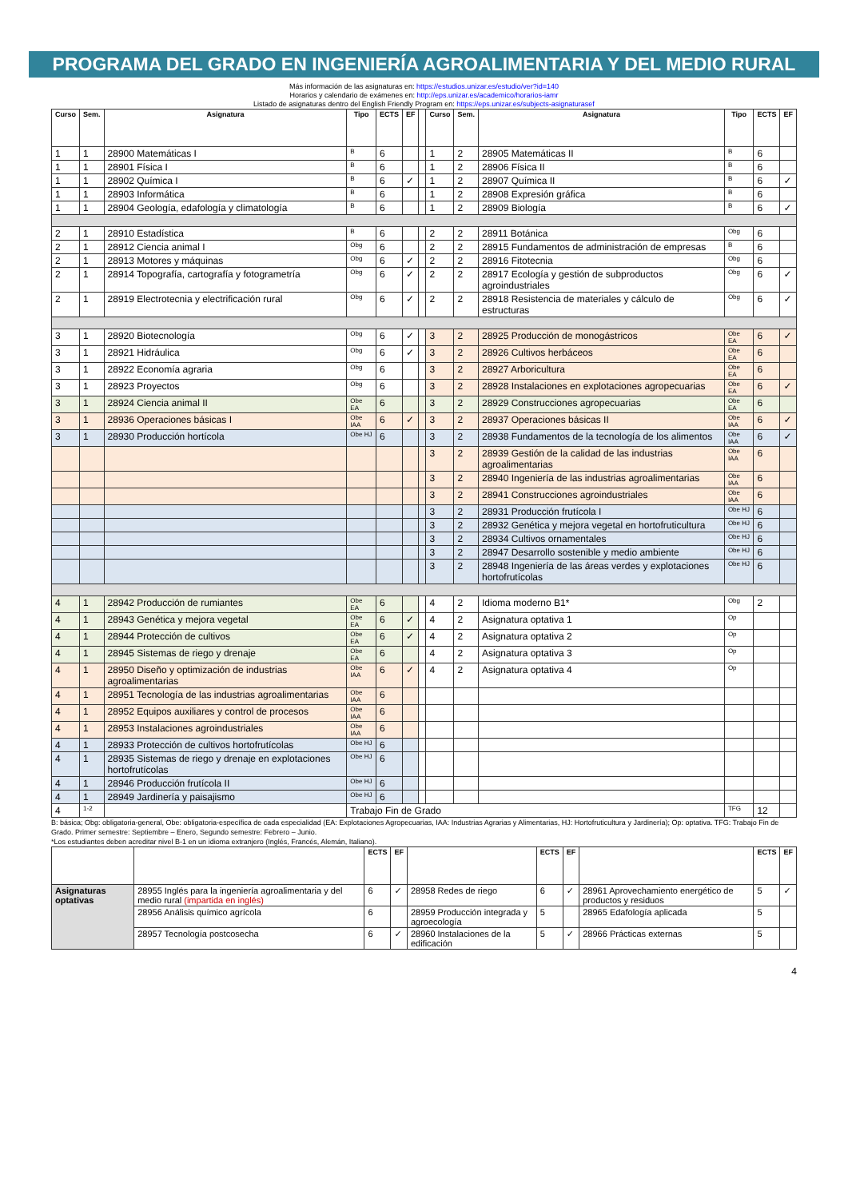PROGRAMA DEL GRADO EN INGENIERÍA AGROALIMENTARIA Y DEL MEDIO RURAL
Más información de las asignaturas en: https://estudios.unizar.es/estudio/ver?id=140
Horarios y calendario de exámenes en: http://eps.unizar.es/academico/horarios-iamr
Listado de asignaturas dentro del English Friendly Program en: https://eps.unizar.es/subjects-asignaturasef
| Curso | Sem. | Asignatura | Tipo | ECTS | EF | | Curso | Sem. | Asignatura | Tipo | ECTS | EF |
| --- | --- | --- | --- | --- | --- | --- | --- | --- | --- | --- | --- | --- |
| 1 | 1 | 28900 Matemáticas I | B | 6 | | | 1 | 2 | 28905 Matemáticas II | B | 6 | |
| 1 | 1 | 28901 Física I | B | 6 | | | 1 | 2 | 28906 Física II | B | 6 | |
| 1 | 1 | 28902 Química I | B | 6 | ✓ | | 1 | 2 | 28907 Química II | B | 6 | ✓ |
| 1 | 1 | 28903 Informática | B | 6 | | | 1 | 2 | 28908 Expresión gráfica | B | 6 | |
| 1 | 1 | 28904 Geología, edafología y climatología | B | 6 | | | 1 | 2 | 28909 Biología | B | 6 | ✓ |
| 2 | 1 | 28910 Estadística | B | 6 | | | 2 | 2 | 28911 Botánica | Obg | 6 | |
| 2 | 1 | 28912 Ciencia animal I | Obg | 6 | | | 2 | 2 | 28915 Fundamentos de administración de empresas | B | 6 | |
| 2 | 1 | 28913 Motores y máquinas | Obg | 6 | ✓ | | 2 | 2 | 28916 Fitotecnia | Obg | 6 | |
| 2 | 1 | 28914 Topografía, cartografía y fotogrametría | Obg | 6 | ✓ | | 2 | 2 | 28917 Ecología y gestión de subproductos agroindustriales | Obg | 6 | ✓ |
| 2 | 1 | 28919 Electrotecnia y electrificación rural | Obg | 6 | ✓ | | 2 | 2 | 28918 Resistencia de materiales y cálculo de estructuras | Obg | 6 | ✓ |
| 3 | 1 | 28920 Biotecnología | Obg | 6 | ✓ | | 3 | 2 | 28925 Producción de monogástricos | Obe EA | 6 | ✓ |
| 3 | 1 | 28921 Hidráulica | Obg | 6 | ✓ | | 3 | 2 | 28926 Cultivos herbáceos | Obe EA | 6 | |
| 3 | 1 | 28922 Economía agraria | Obg | 6 | | | 3 | 2 | 28927 Arboricultura | Obe EA | 6 | |
| 3 | 1 | 28923 Proyectos | Obg | 6 | | | 3 | 2 | 28928 Instalaciones en explotaciones agropecuarias | Obe EA | 6 | ✓ |
| 3 | 1 | 28924 Ciencia animal II | Obe EA | 6 | | | 3 | 2 | 28929 Construcciones agropecuarias | Obe EA | 6 | |
| 3 | 1 | 28936 Operaciones básicas I | Obe IAA | 6 | ✓ | | 3 | 2 | 28937 Operaciones básicas II | Obe IAA | 6 | ✓ |
| 3 | 1 | 28930 Producción hortícola | Obe HJ | 6 | | | 3 | 2 | 28938 Fundamentos de la tecnología de los alimentos | Obe IAA | 6 | ✓ |
| | | | | | | | 3 | 2 | 28939 Gestión de la calidad de las industrias agroalimentarias | Obe IAA | 6 | |
| | | | | | | | 3 | 2 | 28940 Ingeniería de las industrias agroalimentarias | Obe IAA | 6 | |
| | | | | | | | 3 | 2 | 28941 Construcciones agroindustriales | Obe IAA | 6 | |
| | | | | | | | 3 | 2 | 28931 Producción frutícola I | Obe HJ | 6 | |
| | | | | | | | 3 | 2 | 28932 Genética y mejora vegetal en hortofruticultura | Obe HJ | 6 | |
| | | | | | | | 3 | 2 | 28934 Cultivos ornamentales | Obe HJ | 6 | |
| | | | | | | | 3 | 2 | 28947 Desarrollo sostenible y medio ambiente | Obe HJ | 6 | |
| | | | | | | | 3 | 2 | 28948 Ingeniería de las áreas verdes y explotaciones hortofrutícolas | Obe HJ | 6 | |
| 4 | 1 | 28942 Producción de rumiantes | Obe EA | 6 | | | 4 | 2 | Idioma moderno B1* | Obg | 2 | |
| 4 | 1 | 28943 Genética y mejora vegetal | Obe EA | 6 | ✓ | | 4 | 2 | Asignatura optativa 1 | Op | | |
| 4 | 1 | 28944 Protección de cultivos | Obe EA | 6 | ✓ | | 4 | 2 | Asignatura optativa 2 | Op | | |
| 4 | 1 | 28945 Sistemas de riego y drenaje | Obe EA | 6 | | | 4 | 2 | Asignatura optativa 3 | Op | | |
| 4 | 1 | 28950 Diseño y optimización de industrias agroalimentarias | Obe IAA | 6 | ✓ | | 4 | 2 | Asignatura optativa 4 | Op | | |
| 4 | 1 | 28951 Tecnología de las industrias agroalimentarias | Obe IAA | 6 | | | | | | | | |
| 4 | 1 | 28952 Equipos auxiliares y control de procesos | Obe IAA | 6 | | | | | | | | |
| 4 | 1 | 28953 Instalaciones agroindustriales | Obe IAA | 6 | | | | | | | | |
| 4 | 1 | 28933 Protección de cultivos hortofrutícolas | Obe HJ | 6 | | | | | | | | |
| 4 | 1 | 28935 Sistemas de riego y drenaje en explotaciones hortofrutícolas | Obe HJ | 6 | | | | | | | | |
| 4 | 1 | 28946 Producción frutícola II | Obe HJ | 6 | | | | | | | | |
| 4 | 1 | 28949 Jardinería y paisajismo | Obe HJ | 6 | | | | | | | | |
| 4 | 1-2 | | Trabajo Fin de Grado | | | | | | | TFG | 12 | |
B: básica; Obg: obligatoria-general, Obe: obligatoria-específica de cada especialidad (EA: Explotaciones Agropecuarias, IAA: Industrias Agrarias y Alimentarias, HJ: Hortofruticultura y Jardinería); Op: optativa. TFG: Trabajo Fin de Grado. Primer semestre: Septiembre – Enero, Segundo semestre: Febrero – Junio.
*Los estudiantes deben acreditar nivel B-1 en un idioma extranjero (Inglés, Francés, Alemán, Italiano).
| | | ECTS | EF | | ECTS | EF | | ECTS | EF |
| --- | --- | --- | --- | --- | --- | --- | --- | --- | --- |
| Asignaturas optativas | 28955 Inglés para la ingeniería agroalimentaria y del medio rural (impartida en inglés) | 6 | ✓ | 28958 Redes de riego | 6 | ✓ | 28961 Aprovechamiento energético de productos y residuos | 5 | ✓ |
| | 28956 Análisis químico agrícola | 6 | | 28959 Producción integrada y agroecología | 5 | | 28965 Edafología aplicada | 5 | |
| | 28957 Tecnología postcosecha | 6 | ✓ | 28960 Instalaciones de la edificación | 5 | ✓ | 28966 Prácticas externas | 5 | |
4